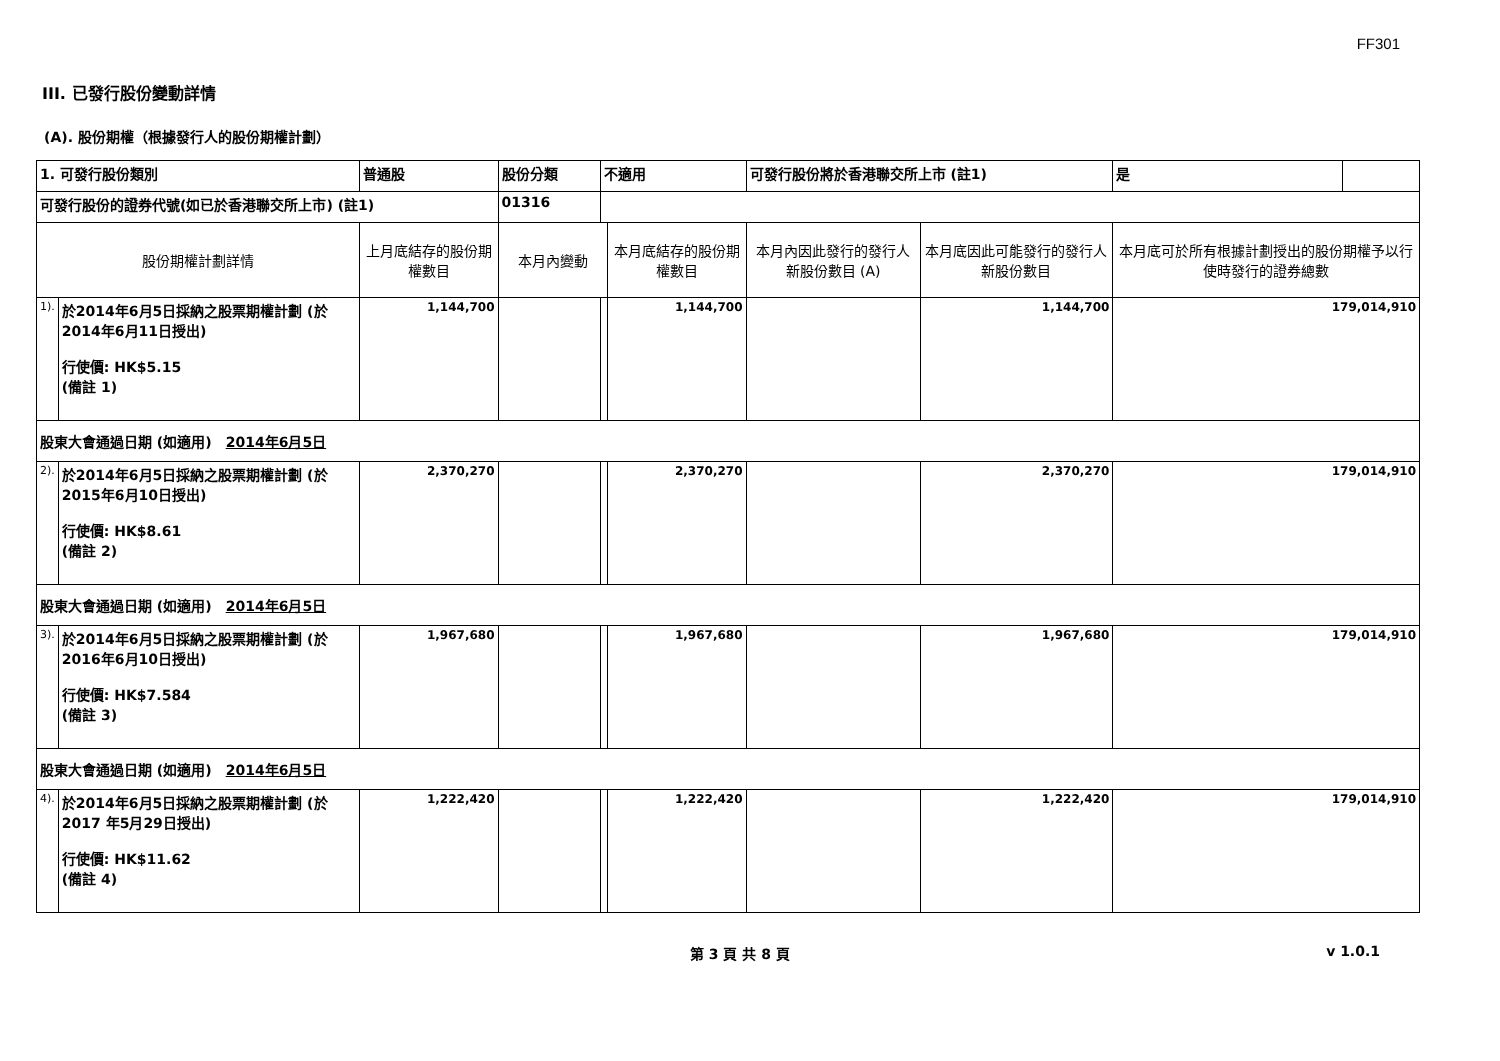FF301
III. 已發行股份變動詳情
(A). 股份期權（根據發行人的股份期權計劃）
| 1. 可發行股份類別 | | 普通股 | 股份分類 | 不適用 | | 可發行股份將於香港聯交所上市 (註1) | | 是 | |
| 可發行股份的證券代號(如已於香港聯交所上市) (註1) | | | 01316 | | | | | | |
| 股份期權計劃詳情 | | 上月底結存的股份期權數目 | 本月內變動 | | 本月底結存的股份期權數目 | 本月內因此發行的發行人新股份數目 (A) | 本月底因此可能發行的發行人新股份數目 | 本月底可於所有根據計劃授出的股份期權予以行使時發行的證券總數 | |
| 1). | 於2014年6月5日採納之股票期權計劃 (於2014年6月11日授出) 行使價: HK$5.15 (備註 1) | 1,144,700 | | | 1,144,700 | | 1,144,700 | 179,014,910 | |
| 股東大會通過日期 (如適用) 2014年6月5日 | | | | | | | | | |
| 2). | 於2014年6月5日採納之股票期權計劃 (於2015年6月10日授出) 行使價: HK$8.61 (備註 2) | 2,370,270 | | | 2,370,270 | | 2,370,270 | 179,014,910 | |
| 股東大會通過日期 (如適用) 2014年6月5日 | | | | | | | | | |
| 3). | 於2014年6月5日採納之股票期權計劃 (於2016年6月10日授出) 行使價: HK$7.584 (備註 3) | 1,967,680 | | | 1,967,680 | | 1,967,680 | 179,014,910 | |
| 股東大會通過日期 (如適用) 2014年6月5日 | | | | | | | | | |
| 4). | 於2014年6月5日採納之股票期權計劃 (於2017 年5月29日授出) 行使價: HK$11.62 (備註 4) | 1,222,420 | | | 1,222,420 | | 1,222,420 | 179,014,910 | |
第 3 頁 共 8 頁 v 1.0.1